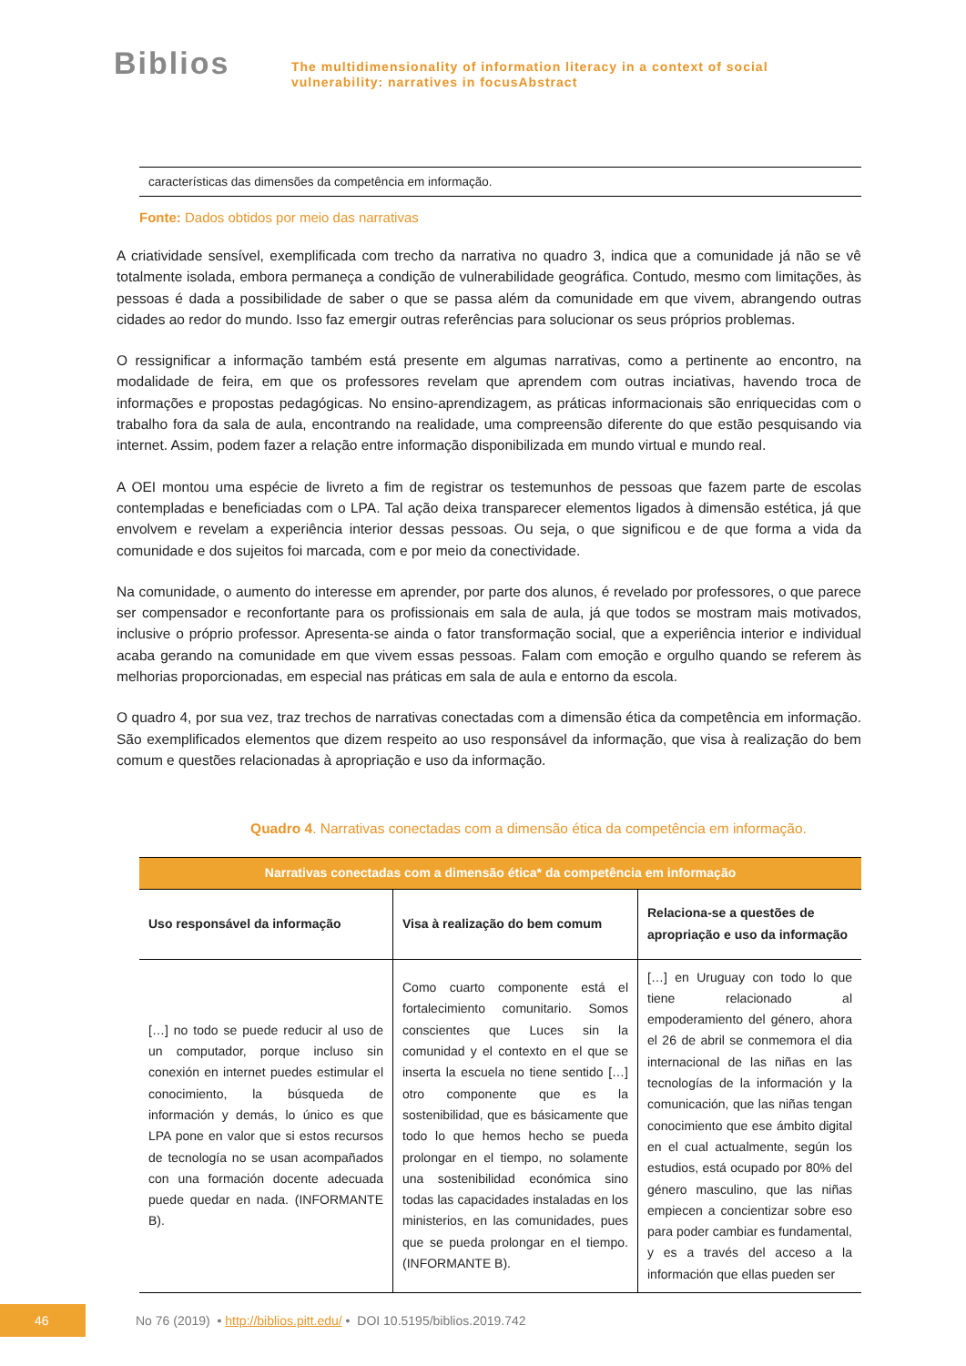Biblios
The multidimensionality of information literacy in a context of social
vulnerability: narratives in focusAbstract
características das dimensões da competência em informação.
Fonte: Dados obtidos por meio das narrativas
A criatividade sensível, exemplificada com trecho da narrativa no quadro 3, indica que a comunidade já não se vê totalmente isolada, embora permaneça a condição de vulnerabilidade geográfica. Contudo, mesmo com limitações, às pessoas é dada a possibilidade de saber o que se passa além da comunidade em que vivem, abrangendo outras cidades ao redor do mundo. Isso faz emergir outras referências para solucionar os seus próprios problemas.
O ressignificar a informação também está presente em algumas narrativas, como a pertinente ao encontro, na modalidade de feira, em que os professores revelam que aprendem com outras inciativas, havendo troca de informações e propostas pedagógicas. No ensino-aprendizagem, as práticas informacionais são enriquecidas com o trabalho fora da sala de aula, encontrando na realidade, uma compreensão diferente do que estão pesquisando via internet. Assim, podem fazer a relação entre informação disponibilizada em mundo virtual e mundo real.
A OEI montou uma espécie de livreto a fim de registrar os testemunhos de pessoas que fazem parte de escolas contempladas e beneficiadas com o LPA. Tal ação deixa transparecer elementos ligados à dimensão estética, já que envolvem e revelam a experiência interior dessas pessoas. Ou seja, o que significou e de que forma a vida da comunidade e dos sujeitos foi marcada, com e por meio da conectividade.
Na comunidade, o aumento do interesse em aprender, por parte dos alunos, é revelado por professores, o que parece ser compensador e reconfortante para os profissionais em sala de aula, já que todos se mostram mais motivados, inclusive o próprio professor. Apresenta-se ainda o fator transformação social, que a experiência interior e individual acaba gerando na comunidade em que vivem essas pessoas. Falam com emoção e orgulho quando se referem às melhorias proporcionadas, em especial nas práticas em sala de aula e entorno da escola.
O quadro 4, por sua vez, traz trechos de narrativas conectadas com a dimensão ética da competência em informação. São exemplificados elementos que dizem respeito ao uso responsável da informação, que visa à realização do bem comum e questões relacionadas à apropriação e uso da informação.
Quadro 4. Narrativas conectadas com a dimensão ética da competência em informação.
| Narrativas conectadas com a dimensão ética* da competência em informação | | |
| --- | --- | --- |
| Uso responsável da informação | Visa à realização do bem comum | Relaciona-se a questões de apropriação e uso da informação |
| […] no todo se puede reducir al uso de un computador, porque incluso sin conexión en internet puedes estimular el conocimiento, la búsqueda de información y demás, lo único es que LPA pone en valor que si estos recursos de tecnología no se usan acompañados con una formación docente adecuada puede quedar en nada. (INFORMANTE B). | Como cuarto componente está el fortalecimiento comunitario. Somos conscientes que Luces sin la comunidad y el contexto en el que se inserta la escuela no tiene sentido […] otro componente que es la sostenibilidad, que es básicamente que todo lo que hemos hecho se pueda prolongar en el tiempo, no solamente una sostenibilidad económica sino todas las capacidades instaladas en los ministerios, en las comunidades, pues que se pueda prolongar en el tiempo. (INFORMANTE B). | […] en Uruguay con todo lo que tiene relacionado al empoderamiento del género, ahora el 26 de abril se conmemora el dia internacional de las niñas en las tecnologías de la información y la comunicación, que las niñas tengan conocimiento que ese ámbito digital en el cual actualmente, según los estudios, está ocupado por 80% del género masculino, que las niñas empiecen a concientizar sobre eso para poder cambiar es fundamental, y es a través del acceso a la información que ellas pueden ser |
46
No 76 (2019) • http://biblios.pitt.edu/ • DOI 10.5195/biblios.2019.742